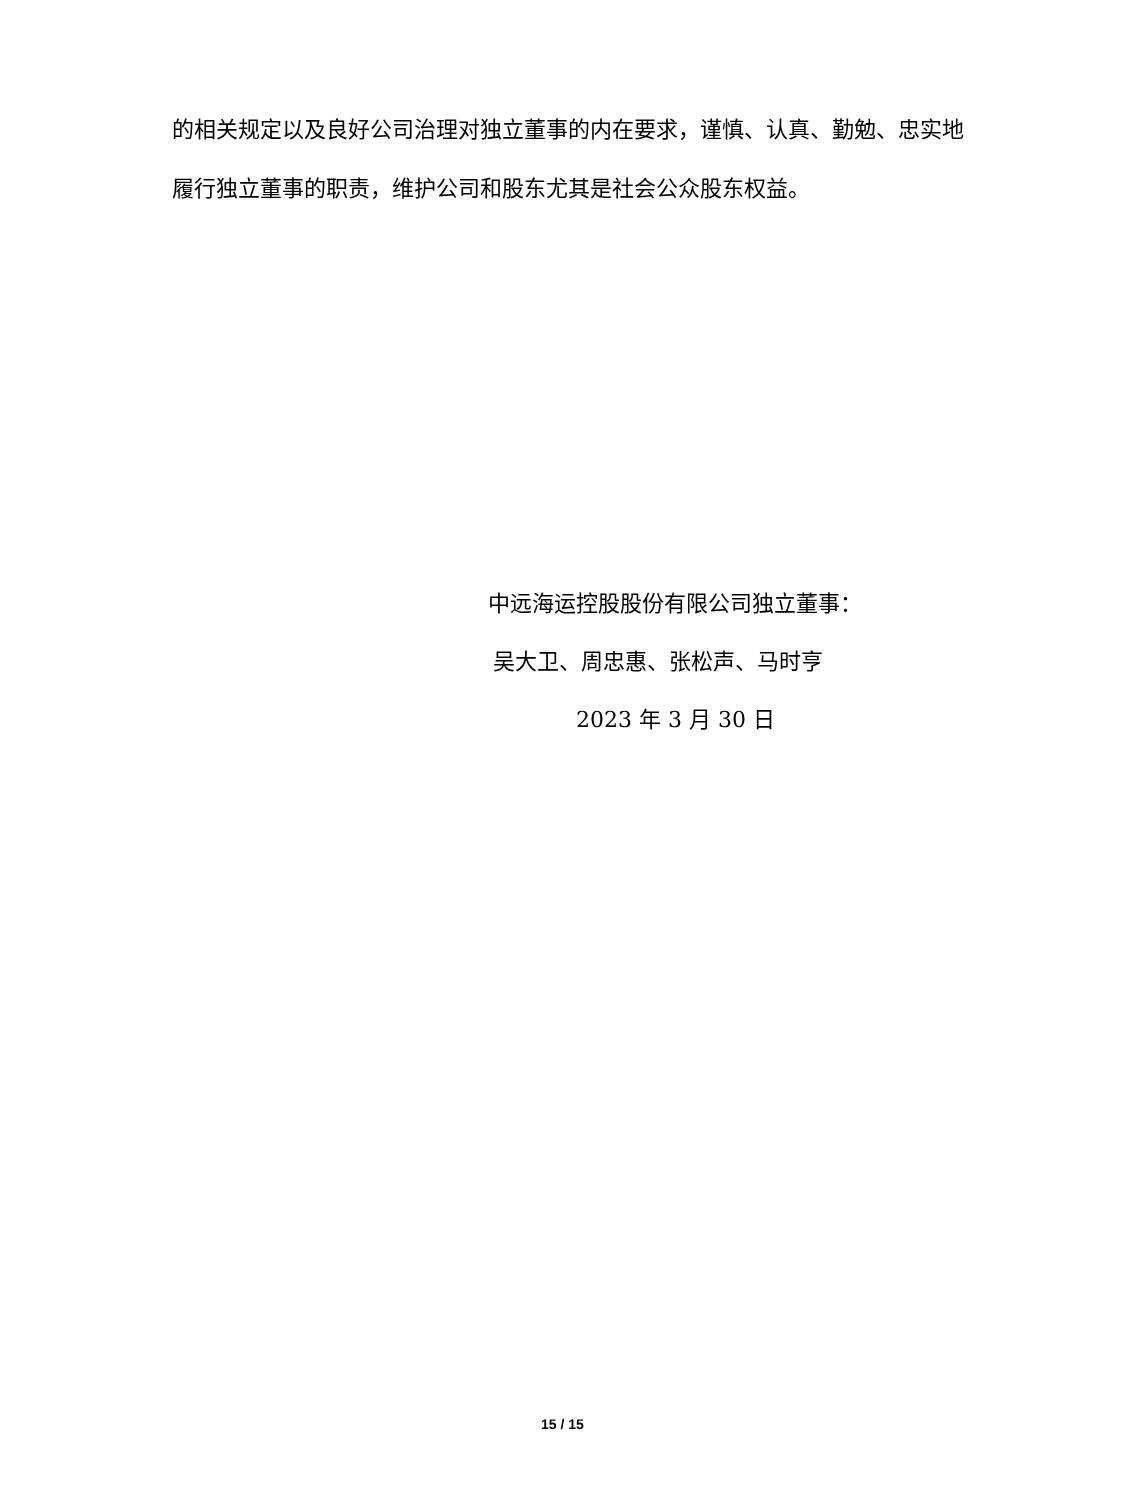的相关规定以及良好公司治理对独立董事的内在要求，谨慎、认真、勤勉、忠实地履行独立董事的职责，维护公司和股东尤其是社会公众股东权益。
中远海运控股股份有限公司独立董事：
吴大卫、周忠惠、张松声、马时亨
2023 年 3 月 30 日
15 / 15